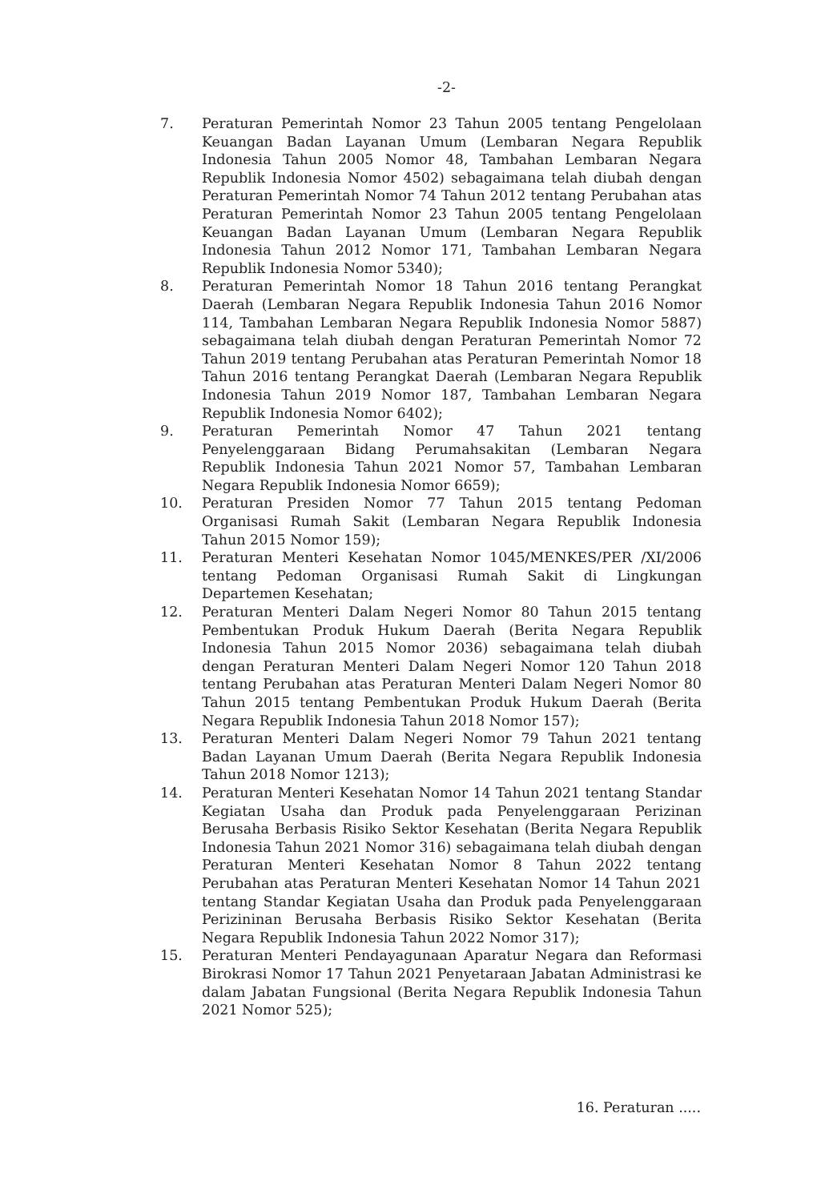-2-
7. Peraturan Pemerintah Nomor 23 Tahun 2005 tentang Pengelolaan Keuangan Badan Layanan Umum (Lembaran Negara Republik Indonesia Tahun 2005 Nomor 48, Tambahan Lembaran Negara Republik Indonesia Nomor 4502) sebagaimana telah diubah dengan Peraturan Pemerintah Nomor 74 Tahun 2012 tentang Perubahan atas Peraturan Pemerintah Nomor 23 Tahun 2005 tentang Pengelolaan Keuangan Badan Layanan Umum (Lembaran Negara Republik Indonesia Tahun 2012 Nomor 171, Tambahan Lembaran Negara Republik Indonesia Nomor 5340);
8. Peraturan Pemerintah Nomor 18 Tahun 2016 tentang Perangkat Daerah (Lembaran Negara Republik Indonesia Tahun 2016 Nomor 114, Tambahan Lembaran Negara Republik Indonesia Nomor 5887) sebagaimana telah diubah dengan Peraturan Pemerintah Nomor 72 Tahun 2019 tentang Perubahan atas Peraturan Pemerintah Nomor 18 Tahun 2016 tentang Perangkat Daerah (Lembaran Negara Republik Indonesia Tahun 2019 Nomor 187, Tambahan Lembaran Negara Republik Indonesia Nomor 6402);
9. Peraturan Pemerintah Nomor 47 Tahun 2021 tentang Penyelenggaraan Bidang Perumahsakitan (Lembaran Negara Republik Indonesia Tahun 2021 Nomor 57, Tambahan Lembaran Negara Republik Indonesia Nomor 6659);
10. Peraturan Presiden Nomor 77 Tahun 2015 tentang Pedoman Organisasi Rumah Sakit (Lembaran Negara Republik Indonesia Tahun 2015 Nomor 159);
11. Peraturan Menteri Kesehatan Nomor 1045/MENKES/PER /XI/2006 tentang Pedoman Organisasi Rumah Sakit di Lingkungan Departemen Kesehatan;
12. Peraturan Menteri Dalam Negeri Nomor 80 Tahun 2015 tentang Pembentukan Produk Hukum Daerah (Berita Negara Republik Indonesia Tahun 2015 Nomor 2036) sebagaimana telah diubah dengan Peraturan Menteri Dalam Negeri Nomor 120 Tahun 2018 tentang Perubahan atas Peraturan Menteri Dalam Negeri Nomor 80 Tahun 2015 tentang Pembentukan Produk Hukum Daerah (Berita Negara Republik Indonesia Tahun 2018 Nomor 157);
13. Peraturan Menteri Dalam Negeri Nomor 79 Tahun 2021 tentang Badan Layanan Umum Daerah (Berita Negara Republik Indonesia Tahun 2018 Nomor 1213);
14. Peraturan Menteri Kesehatan Nomor 14 Tahun 2021 tentang Standar Kegiatan Usaha dan Produk pada Penyelenggaraan Perizinan Berusaha Berbasis Risiko Sektor Kesehatan (Berita Negara Republik Indonesia Tahun 2021 Nomor 316) sebagaimana telah diubah dengan Peraturan Menteri Kesehatan Nomor 8 Tahun 2022 tentang Perubahan atas Peraturan Menteri Kesehatan Nomor 14 Tahun 2021 tentang Standar Kegiatan Usaha dan Produk pada Penyelenggaraan Perizininan Berusaha Berbasis Risiko Sektor Kesehatan (Berita Negara Republik Indonesia Tahun 2022 Nomor 317);
15. Peraturan Menteri Pendayagunaan Aparatur Negara dan Reformasi Birokrasi Nomor 17 Tahun 2021 Penyetaraan Jabatan Administrasi ke dalam Jabatan Fungsional (Berita Negara Republik Indonesia Tahun 2021 Nomor 525);
16. Peraturan .....